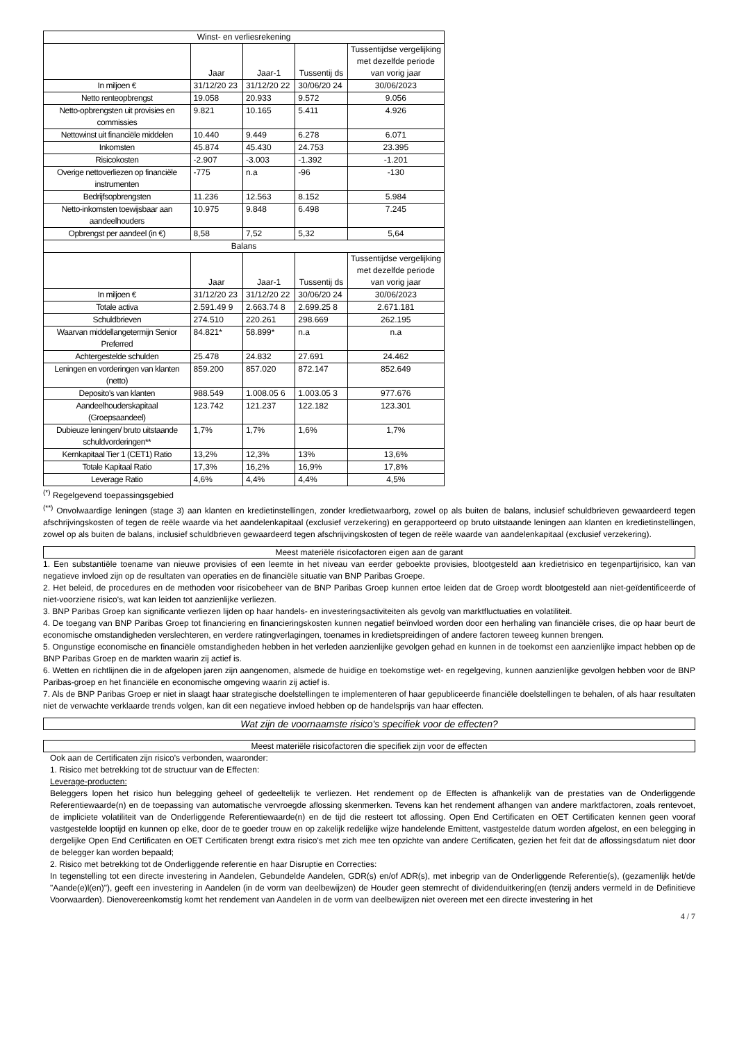| Winst- en verliesrekening | | | | |
| --- | --- | --- | --- | --- |
| | Jaar | Jaar-1 | Tussentij ds | Tussentijdse vergelijking met dezelfde periode van vorig jaar |
| In miljoen € | 31/12/20 23 | 31/12/20 22 | 30/06/20 24 | 30/06/2023 |
| Netto renteopbrengst | 19.058 | 20.933 | 9.572 | 9.056 |
| Netto-opbrengsten uit provisies en commissies | 9.821 | 10.165 | 5.411 | 4.926 |
| Nettowinst uit financiële middelen | 10.440 | 9.449 | 6.278 | 6.071 |
| Inkomsten | 45.874 | 45.430 | 24.753 | 23.395 |
| Risicokosten | -2.907 | -3.003 | -1.392 | -1.201 |
| Overige nettoverliezen op financiële instrumenten | -775 | n.a | -96 | -130 |
| Bedrijfsopbrengsten | 11.236 | 12.563 | 8.152 | 5.984 |
| Netto-inkomsten toewijsbaar aan aandeelhouders | 10.975 | 9.848 | 6.498 | 7.245 |
| Opbrengst per aandeel (in €) | 8,58 | 7,52 | 5,32 | 5,64 |
| Balans | | | | |
| | Jaar | Jaar-1 | Tussentij ds | Tussentijdse vergelijking met dezelfde periode van vorig jaar |
| In miljoen € | 31/12/20 23 | 31/12/20 22 | 30/06/20 24 | 30/06/2023 |
| Totale activa | 2.591.49 9 | 2.663.74 8 | 2.699.25 8 | 2.671.181 |
| Schuldbrieven | 274.510 | 220.261 | 298.669 | 262.195 |
| Waarvan middellangetermijn Senior Preferred | 84.821* | 58.899* | n.a | n.a |
| Achtergestelde schulden | 25.478 | 24.832 | 27.691 | 24.462 |
| Leningen en vorderingen van klanten (netto) | 859.200 | 857.020 | 872.147 | 852.649 |
| Deposito's van klanten | 988.549 | 1.008.05 6 | 1.003.05 3 | 977.676 |
| Aandeelhouderskapitaal (Groepsaandeel) | 123.742 | 121.237 | 122.182 | 123.301 |
| Dubieuze leningen/ bruto uitstaande schuldvorderingen** | 1,7% | 1,7% | 1,6% | 1,7% |
| Kernkapitaal Tier 1 (CET1) Ratio | 13,2% | 12,3% | 13% | 13,6% |
| Totale Kapitaal Ratio | 17,3% | 16,2% | 16,9% | 17,8% |
| Leverage Ratio | 4,6% | 4,4% | 4,4% | 4,5% |
<sup>(*)</sup> Regelgevend toepassingsgebied
<sup>(**)</sup> Onvolwaardige leningen (stage 3) aan klanten en kredietinstellingen, zonder kredietwaarborg, zowel op als buiten de balans, inclusief schuldbrieven gewaardeerd tegen afschrijvingskosten of tegen de reële waarde via het aandelenkapitaal (exclusief verzekering) en gerapporteerd op bruto uitstaande leningen aan klanten en kredietinstellingen, zowel op als buiten de balans, inclusief schuldbrieven gewaardeerd tegen afschrijvingskosten of tegen de reële waarde van aandelenkapitaal (exclusief verzekering).
Meest materiële risicofactoren eigen aan de garant
1. Een substantiële toename van nieuwe provisies of een leemte in het niveau van eerder geboekte provisies, blootgesteld aan kredietrisico en tegenpartijrisico, kan van negatieve invloed zijn op de resultaten van operaties en de financiële situatie van BNP Paribas Groepe.
2. Het beleid, de procedures en de methoden voor risicobeheer van de BNP Paribas Groep kunnen ertoe leiden dat de Groep wordt blootgesteld aan niet-geïdentificeerde of niet-voorziene risico's, wat kan leiden tot aanzienlijke verliezen.
3. BNP Paribas Groep kan significante verliezen lijden op haar handels- en investeringsactiviteiten als gevolg van marktfluctuaties en volatiliteit.
4. De toegang van BNP Paribas Groep tot financiering en financieringskosten kunnen negatief beïnvloed worden door een herhaling van financiële crises, die op haar beurt de economische omstandigheden verslechteren, en verdere ratingverlagingen, toenames in kredietspreidingen of andere factoren teweeg kunnen brengen.
5. Ongunstige economische en financiële omstandigheden hebben in het verleden aanzienlijke gevolgen gehad en kunnen in de toekomst een aanzienlijke impact hebben op de BNP Paribas Groep en de markten waarin zij actief is.
6. Wetten en richtlijnen die in de afgelopen jaren zijn aangenomen, alsmede de huidige en toekomstige wet- en regelgeving, kunnen aanzienlijke gevolgen hebben voor de BNP Paribas-groep en het financiële en economische omgeving waarin zij actief is.
7. Als de BNP Paribas Groep er niet in slaagt haar strategische doelstellingen te implementeren of haar gepubliceerde financiële doelstellingen te behalen, of als haar resultaten niet de verwachte verklaarde trends volgen, kan dit een negatieve invloed hebben op de handelsprijs van haar effecten.
Wat zijn de voornaamste risico's specifiek voor de effecten?
Meest materiële risicofactoren die specifiek zijn voor de effecten
Ook aan de Certificaten zijn risico's verbonden, waaronder:
1. Risico met betrekking tot de structuur van de Effecten:
Leverage-producten:
Beleggers lopen het risico hun belegging geheel of gedeeltelijk te verliezen. Het rendement op de Effecten is afhankelijk van de prestaties van de Onderliggende Referentiewaarde(n) en de toepassing van automatische vervroegde aflossing skenmerken. Tevens kan het rendement afhangen van andere marktfactoren, zoals rentevoet, de impliciete volatiliteit van de Onderliggende Referentiewaarde(n) en de tijd die resteert tot aflossing. Open End Certificaten en OET Certificaten kennen geen vooraf vastgestelde looptijd en kunnen op elke, door de te goeder trouw en op zakelijk redelijke wijze handelende Emittent, vastgestelde datum worden afgelost, en een belegging in dergelijke Open End Certificaten en OET Certificaten brengt extra risico's met zich mee ten opzichte van andere Certificaten, gezien het feit dat de aflossingsdatum niet door de belegger kan worden bepaald;
2. Risico met betrekking tot de Onderliggende referentie en haar Disruptie en Correcties:
In tegenstelling tot een directe investering in Aandelen, Gebundelde Aandelen, GDR(s) en/of ADR(s), met inbegrip van de Onderliggende Referentie(s), (gezamenlijk het/de "Aande(e)l(en)"), geeft een investering in Aandelen (in de vorm van deelbewijzen) de Houder geen stemrecht of dividenduitkering(en (tenzij anders vermeld in de Definitieve Voorwaarden). Dienovereenkomstig komt het rendement van Aandelen in de vorm van deelbewijzen niet overeen met een directe investering in het
4 / 7